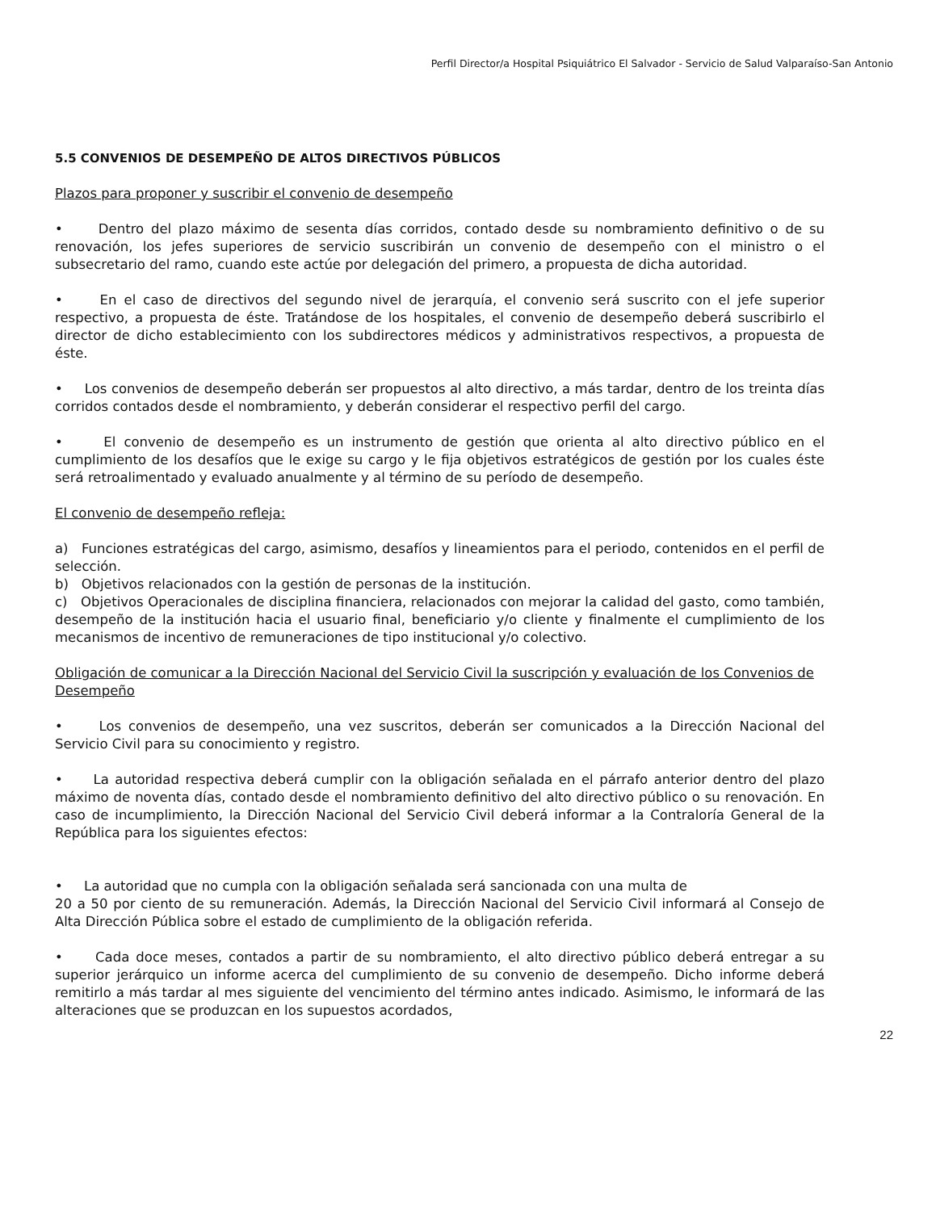Perfil Director/a Hospital Psiquiátrico El Salvador - Servicio de Salud Valparaíso-San Antonio
5.5 CONVENIOS DE DESEMPEÑO DE ALTOS DIRECTIVOS PÚBLICOS
Plazos para proponer y suscribir el convenio de desempeño
• Dentro del plazo máximo de sesenta días corridos, contado desde su nombramiento definitivo o de su renovación, los jefes superiores de servicio suscribirán un convenio de desempeño con el ministro o el subsecretario del ramo, cuando este actúe por delegación del primero, a propuesta de dicha autoridad.
• En el caso de directivos del segundo nivel de jerarquía, el convenio será suscrito con el jefe superior respectivo, a propuesta de éste. Tratándose de los hospitales, el convenio de desempeño deberá suscribirlo el director de dicho establecimiento con los subdirectores médicos y administrativos respectivos, a propuesta de éste.
• Los convenios de desempeño deberán ser propuestos al alto directivo, a más tardar, dentro de los treinta días corridos contados desde el nombramiento, y deberán considerar el respectivo perfil del cargo.
• El convenio de desempeño es un instrumento de gestión que orienta al alto directivo público en el cumplimiento de los desafíos que le exige su cargo y le fija objetivos estratégicos de gestión por los cuales éste será retroalimentado y evaluado anualmente y al término de su período de desempeño.
El convenio de desempeño refleja:
a) Funciones estratégicas del cargo, asimismo, desafíos y lineamientos para el periodo, contenidos en el perfil de selección.
b) Objetivos relacionados con la gestión de personas de la institución.
c) Objetivos Operacionales de disciplina financiera, relacionados con mejorar la calidad del gasto, como también, desempeño de la institución hacia el usuario final, beneficiario y/o cliente y finalmente el cumplimiento de los mecanismos de incentivo de remuneraciones de tipo institucional y/o colectivo.
Obligación de comunicar a la Dirección Nacional del Servicio Civil la suscripción y evaluación de los Convenios de Desempeño
• Los convenios de desempeño, una vez suscritos, deberán ser comunicados a la Dirección Nacional del Servicio Civil para su conocimiento y registro.
• La autoridad respectiva deberá cumplir con la obligación señalada en el párrafo anterior dentro del plazo máximo de noventa días, contado desde el nombramiento definitivo del alto directivo público o su renovación. En caso de incumplimiento, la Dirección Nacional del Servicio Civil deberá informar a la Contraloría General de la República para los siguientes efectos:
• La autoridad que no cumpla con la obligación señalada será sancionada con una multa de
20 a 50 por ciento de su remuneración. Además, la Dirección Nacional del Servicio Civil informará al Consejo de Alta Dirección Pública sobre el estado de cumplimiento de la obligación referida.
• Cada doce meses, contados a partir de su nombramiento, el alto directivo público deberá entregar a su superior jerárquico un informe acerca del cumplimiento de su convenio de desempeño. Dicho informe deberá remitirlo a más tardar al mes siguiente del vencimiento del término antes indicado. Asimismo, le informará de las alteraciones que se produzcan en los supuestos acordados,
22